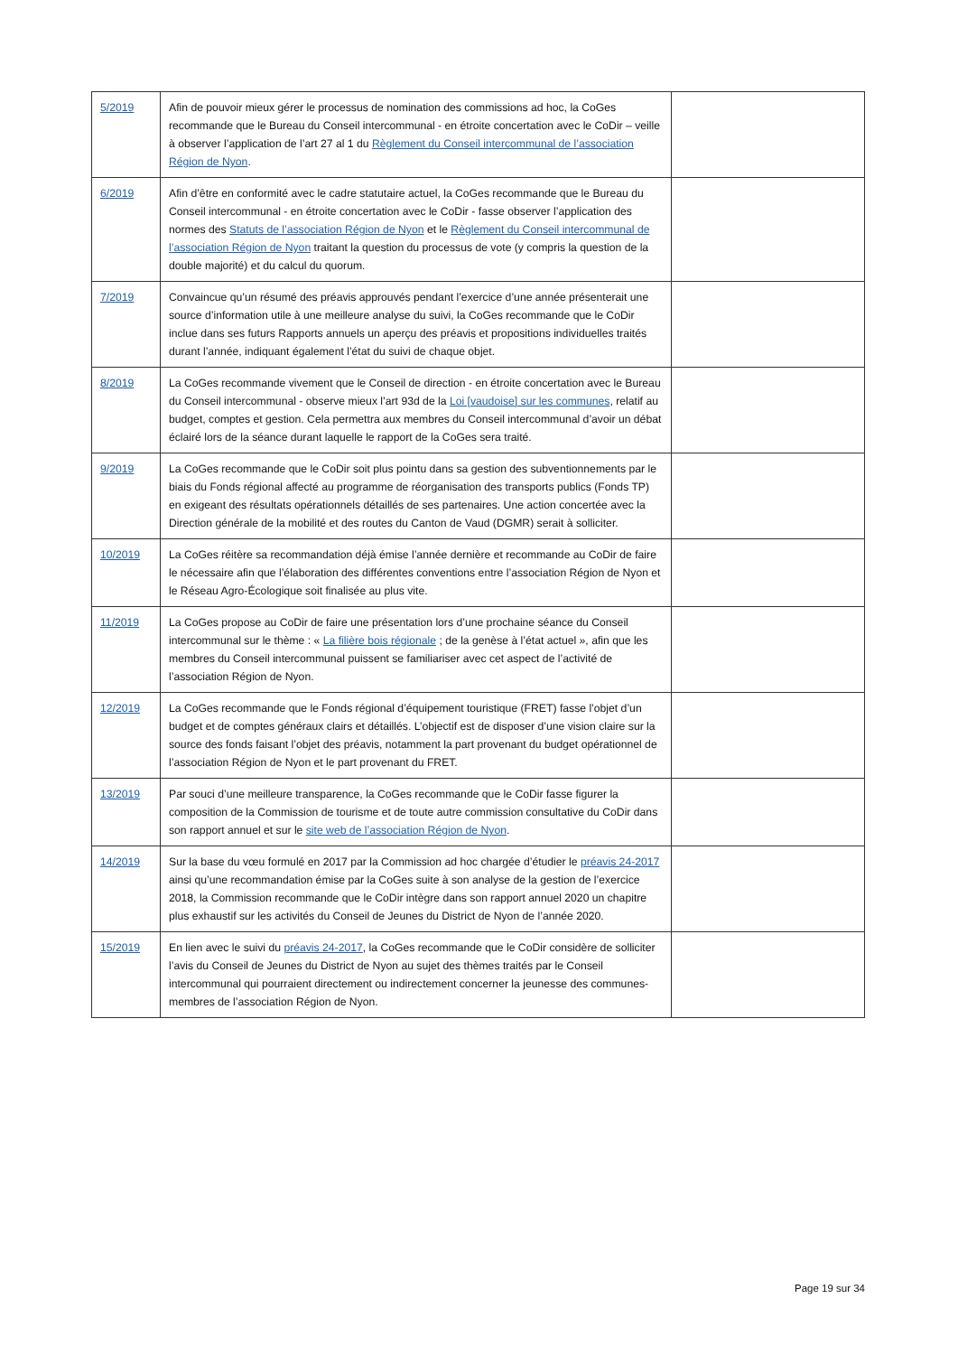| 5/2019 | Afin de pouvoir mieux gérer le processus de nomination des commissions ad hoc, la CoGes recommande que le Bureau du Conseil intercommunal - en étroite concertation avec le CoDir – veille à observer l’application de l’art 27 al 1 du Règlement du Conseil intercommunal de l’association Région de Nyon . | |
| 6/2019 | Afin d’être en conformité avec le cadre statutaire actuel, la CoGes recommande que le Bureau du Conseil intercommunal - en étroite concertation avec le CoDir - fasse observer l’application des normes des Statuts de l’association Région de Nyon et le Règlement du Conseil intercommunal de l’association Région de Nyon traitant la question du processus de vote (y compris la question de la double majorité) et du calcul du quorum. | |
| 7/2019 | Convaincue qu’un résumé des préavis approuvés pendant l’exercice d’une année présenterait une source d’information utile à une meilleure analyse du suivi, la CoGes recommande que le CoDir inclue dans ses futurs Rapports annuels un aperçu des préavis et propositions individuelles traités durant l’année, indiquant également l’état du suivi de chaque objet. | |
| 8/2019 | La CoGes recommande vivement que le Conseil de direction - en étroite concertation avec le Bureau du Conseil intercommunal - observe mieux l’art 93d de la Loi [vaudoise] sur les communes , relatif au budget, comptes et gestion. Cela permettra aux membres du Conseil intercommunal d’avoir un débat éclairé lors de la séance durant laquelle le rapport de la CoGes sera traité. | |
| 9/2019 | La CoGes recommande que le CoDir soit plus pointu dans sa gestion des subventionnements par le biais du Fonds régional affecté au programme de réorganisation des transports publics (Fonds TP) en exigeant des résultats opérationnels détaillés de ses partenaires. Une action concertée avec la Direction générale de la mobilité et des routes du Canton de Vaud (DGMR) serait à solliciter. | |
| 10/2019 | La CoGes réitère sa recommandation déjà émise l’année dernière et recommande au CoDir de faire le nécessaire afin que l’élaboration des différentes conventions entre l’association Région de Nyon et le Réseau Agro-Écologique soit finalisée au plus vite. | |
| 11/2019 | La CoGes propose au CoDir de faire une présentation lors d’une prochaine séance du Conseil intercommunal sur le thème : « La filière bois régionale ; de la genèse à l’état actuel », afin que les membres du Conseil intercommunal puissent se familiariser avec cet aspect de l’activité de l’association Région de Nyon. | |
| 12/2019 | La CoGes recommande que le Fonds régional d’équipement touristique (FRET) fasse l’objet d’un budget et de comptes généraux clairs et détaillés. L’objectif est de disposer d’une vision claire sur la source des fonds faisant l’objet des préavis, notamment la part provenant du budget opérationnel de l’association Région de Nyon et le part provenant du FRET. | |
| 13/2019 | Par souci d’une meilleure transparence, la CoGes recommande que le CoDir fasse figurer la composition de la Commission de tourisme et de toute autre commission consultative du CoDir dans son rapport annuel et sur le site web de l’association Région de Nyon . | |
| 14/2019 | Sur la base du vœu formulé en 2017 par la Commission ad hoc chargée d’étudier le préavis 24-2017 ainsi qu’une recommandation émise par la CoGes suite à son analyse de la gestion de l’exercice 2018, la Commission recommande que le CoDir intègre dans son rapport annuel 2020 un chapitre plus exhaustif sur les activités du Conseil de Jeunes du District de Nyon de l’année 2020. | |
| 15/2019 | En lien avec le suivi du préavis 24-2017 , la CoGes recommande que le CoDir considère de solliciter l’avis du Conseil de Jeunes du District de Nyon au sujet des thèmes traités par le Conseil intercommunal qui pourraient directement ou indirectement concerner la jeunesse des communes-membres de l’association Région de Nyon. | |
Page 19 sur 34